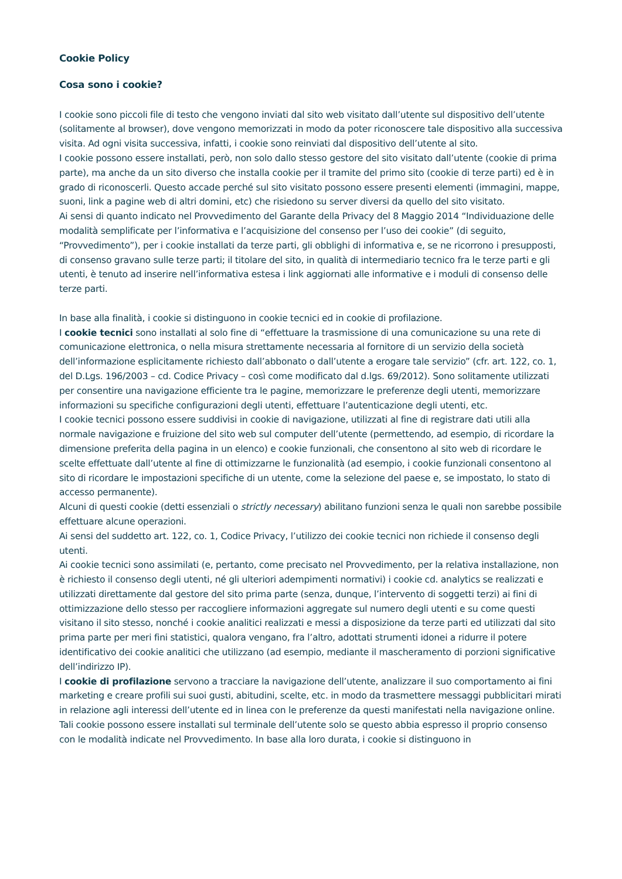Cookie Policy
Cosa sono i cookie?
I cookie sono piccoli file di testo che vengono inviati dal sito web visitato dall’utente sul dispositivo dell’utente (solitamente al browser), dove vengono memorizzati in modo da poter riconoscere tale dispositivo alla successiva visita. Ad ogni visita successiva, infatti, i cookie sono reinviati dal dispositivo dell’utente al sito.
I cookie possono essere installati, però, non solo dallo stesso gestore del sito visitato dall’utente (cookie di prima parte), ma anche da un sito diverso che installa cookie per il tramite del primo sito (cookie di terze parti) ed è in grado di riconoscerli. Questo accade perché sul sito visitato possono essere presenti elementi (immagini, mappe, suoni, link a pagine web di altri domini, etc) che risiedono su server diversi da quello del sito visitato.
Ai sensi di quanto indicato nel Provvedimento del Garante della Privacy del 8 Maggio 2014 “Individuazione delle modalità semplificate per l’informativa e l’acquisizione del consenso per l’uso dei cookie” (di seguito, “Provvedimento”), per i cookie installati da terze parti, gli obblighi di informativa e, se ne ricorrono i presupposti, di consenso gravano sulle terze parti; il titolare del sito, in qualità di intermediario tecnico fra le terze parti e gli utenti, è tenuto ad inserire nell’informativa estesa i link aggiornati alle informative e i moduli di consenso delle terze parti.
In base alla finalità, i cookie si distinguono in cookie tecnici ed in cookie di profilazione.
I cookie tecnici sono installati al solo fine di “effettuare la trasmissione di una comunicazione su una rete di comunicazione elettronica, o nella misura strettamente necessaria al fornitore di un servizio della società dell’informazione esplicitamente richiesto dall’abbonato o dall’utente a erogare tale servizio” (cfr. art. 122, co. 1, del D.Lgs. 196/2003 – cd. Codice Privacy – così come modificato dal d.lgs. 69/2012). Sono solitamente utilizzati per consentire una navigazione efficiente tra le pagine, memorizzare le preferenze degli utenti, memorizzare informazioni su specifiche configurazioni degli utenti, effettuare l’autenticazione degli utenti, etc.
I cookie tecnici possono essere suddivisi in cookie di navigazione, utilizzati al fine di registrare dati utili alla normale navigazione e fruizione del sito web sul computer dell’utente (permettendo, ad esempio, di ricordare la dimensione preferita della pagina in un elenco) e cookie funzionali, che consentono al sito web di ricordare le scelte effettuate dall’utente al fine di ottimizzarne le funzionalità (ad esempio, i cookie funzionali consentono al sito di ricordare le impostazioni specifiche di un utente, come la selezione del paese e, se impostato, lo stato di accesso permanente).
Alcuni di questi cookie (detti essenziali o strictly necessary) abilitano funzioni senza le quali non sarebbe possibile effettuare alcune operazioni.
Ai sensi del suddetto art. 122, co. 1, Codice Privacy, l’utilizzo dei cookie tecnici non richiede il consenso degli utenti.
Ai cookie tecnici sono assimilati (e, pertanto, come precisato nel Provvedimento, per la relativa installazione, non è richiesto il consenso degli utenti, né gli ulteriori adempimenti normativi) i cookie cd. analytics se realizzati e utilizzati direttamente dal gestore del sito prima parte (senza, dunque, l’intervento di soggetti terzi) ai fini di ottimizzazione dello stesso per raccogliere informazioni aggregate sul numero degli utenti e su come questi visitano il sito stesso, nonché i cookie analitici realizzati e messi a disposizione da terze parti ed utilizzati dal sito prima parte per meri fini statistici, qualora vengano, fra l’altro, adottati strumenti idonei a ridurre il potere identificativo dei cookie analitici che utilizzano (ad esempio, mediante il mascheramento di porzioni significative dell’indirizzo IP).
I cookie di profilazione servono a tracciare la navigazione dell’utente, analizzare il suo comportamento ai fini marketing e creare profili sui suoi gusti, abitudini, scelte, etc. in modo da trasmettere messaggi pubblicitari mirati in relazione agli interessi dell’utente ed in linea con le preferenze da questi manifestati nella navigazione online.
Tali cookie possono essere installati sul terminale dell’utente solo se questo abbia espresso il proprio consenso con le modalità indicate nel Provvedimento. In base alla loro durata, i cookie si distinguono in